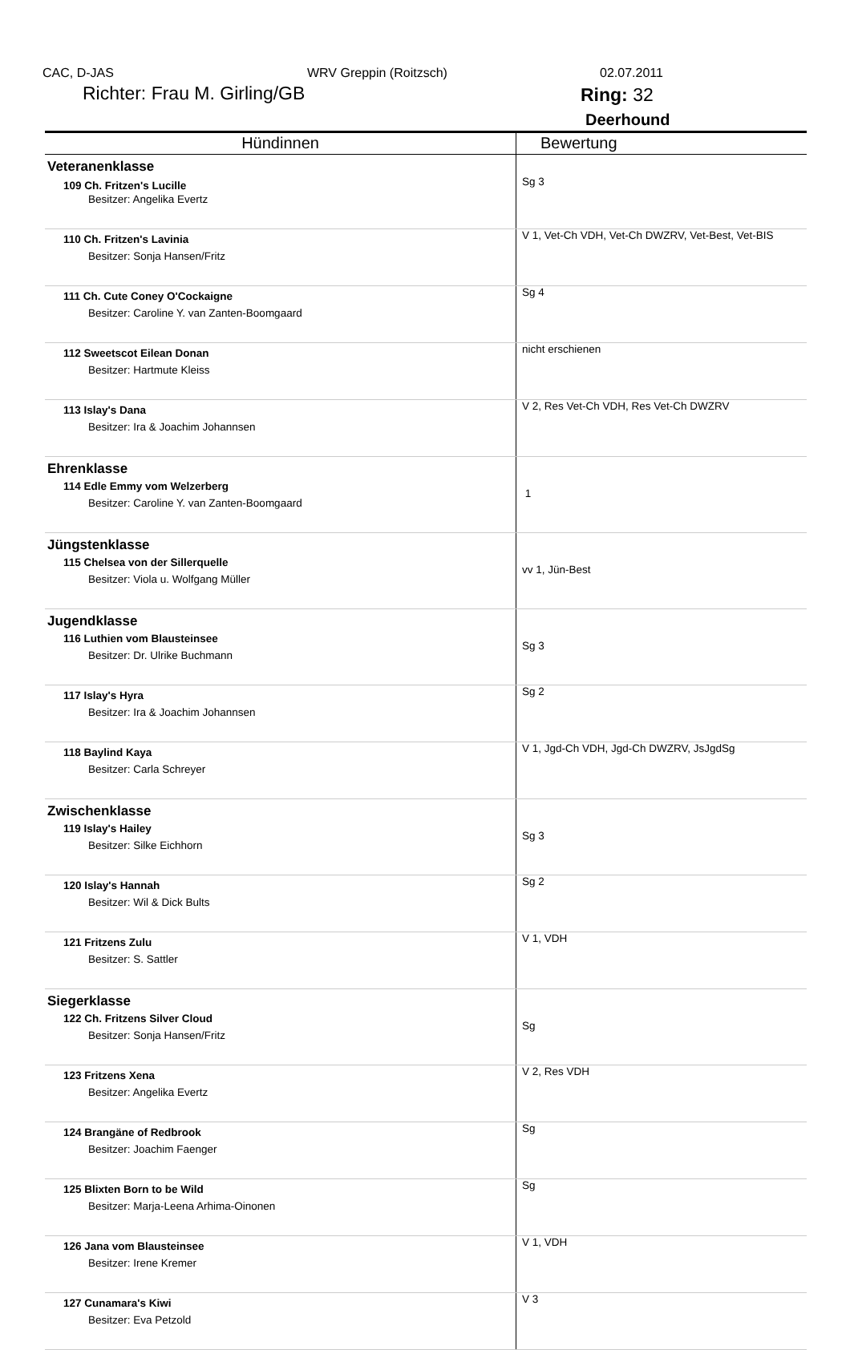CAC, D-JAS WRV Greppin (Roitzsch) 02.07.2011
Richter: Frau M. Girling/GB Ring: 32
Deerhound
| Hündinnen | Bewertung |
| --- | --- |
| Veteranenklasse | |
| 109 Ch. Fritzen's Lucille Besitzer: Angelika Evertz | Sg 3 |
| 110 Ch. Fritzen's Lavinia Besitzer: Sonja Hansen/Fritz | V 1, Vet-Ch VDH, Vet-Ch DWZRV, Vet-Best, Vet-BIS |
| 111 Ch. Cute Coney O'Cockaigne Besitzer: Caroline Y. van Zanten-Boomgaard | Sg 4 |
| 112 Sweetscot Eilean Donan Besitzer: Hartmute Kleiss | nicht erschienen |
| 113 Islay's Dana Besitzer: Ira & Joachim Johannsen | V 2, Res Vet-Ch VDH, Res Vet-Ch DWZRV |
| Ehrenklasse 114 Edle Emmy vom Welzerberg Besitzer: Caroline Y. van Zanten-Boomgaard | 1 |
| Jüngstenklasse 115 Chelsea von der Sillerquelle Besitzer: Viola u. Wolfgang Müller | vv 1, Jün-Best |
| Jugendklasse 116 Luthien vom Blausteinsee Besitzer: Dr. Ulrike Buchmann | Sg 3 |
| 117 Islay's Hyra Besitzer: Ira & Joachim Johannsen | Sg 2 |
| 118 Baylind Kaya Besitzer: Carla Schreyer | V 1, Jgd-Ch VDH, Jgd-Ch DWZRV, JsJgdSg |
| Zwischenklasse 119 Islay's Hailey Besitzer: Silke Eichhorn | Sg 3 |
| 120 Islay's Hannah Besitzer: Wil & Dick Bults | Sg 2 |
| 121 Fritzens Zulu Besitzer: S. Sattler | V 1, VDH |
| Siegerklasse 122 Ch. Fritzens Silver Cloud Besitzer: Sonja Hansen/Fritz | Sg |
| 123 Fritzens Xena Besitzer: Angelika Evertz | V 2, Res VDH |
| 124 Brangäne of Redbrook Besitzer: Joachim Faenger | Sg |
| 125 Blixten Born to be Wild Besitzer: Marja-Leena Arhima-Oinonen | Sg |
| 126 Jana vom Blausteinsee Besitzer: Irene Kremer | V 1, VDH |
| 127 Cunamara's Kiwi Besitzer: Eva Petzold | V 3 |